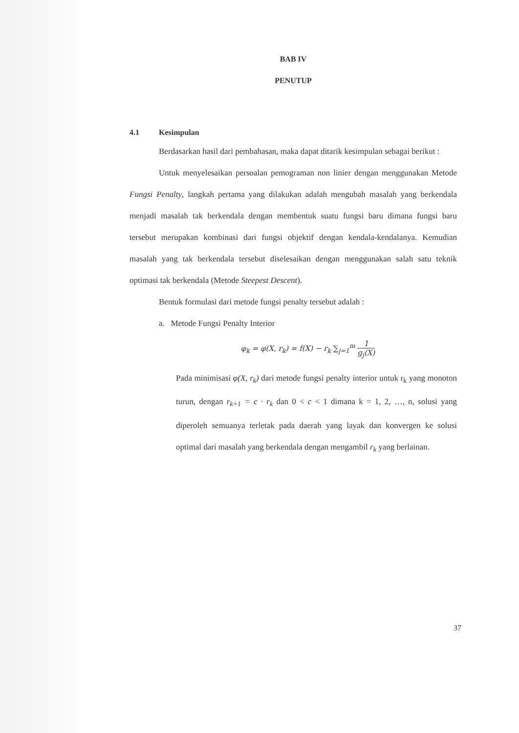BAB IV
PENUTUP
4.1 Kesimpulan
Berdasarkan hasil dari pembahasan, maka dapat ditarik kesimpulan sebagai berikut :
Untuk menyelesaikan persoalan pemograman non linier dengan menggunakan Metode Fungsi Penalty, langkah pertama yang dilakukan adalah mengubah masalah yang berkendala menjadi masalah tak berkendala dengan membentuk suatu fungsi baru dimana fungsi baru tersebut merupakan kombinasi dari fungsi objektif dengan kendala-kendalanya. Kemudian masalah yang tak berkendala tersebut diselesaikan dengan menggunakan salah satu teknik optimasi tak berkendala (Metode Steepest Descent).
Bentuk formulasi dari metode fungsi penalty tersebut adalah :
a. Metode Fungsi Penalty Interior
φ<sub>k</sub> = φ(X, r<sub>k</sub>) = f(X) − r<sub>k</sub> ∑<sub>j=1</sub><sup>m</sup> 1 g<sub>j</sub>(X)
Pada minimisasi φ(X, r<sub>k</sub>) dari metode fungsi penalty interior untuk r<sub>k</sub> yang monoton turun, dengan r<sub>k+1</sub> = c · r<sub>k</sub> dan 0 < c < 1 dimana k = 1, 2, …, n, solusi yang diperoleh semuanya terletak pada daerah yang layak dan konvergen ke solusi optimal dari masalah yang berkendala dengan mengambil r<sub>k</sub> yang berlainan.
37